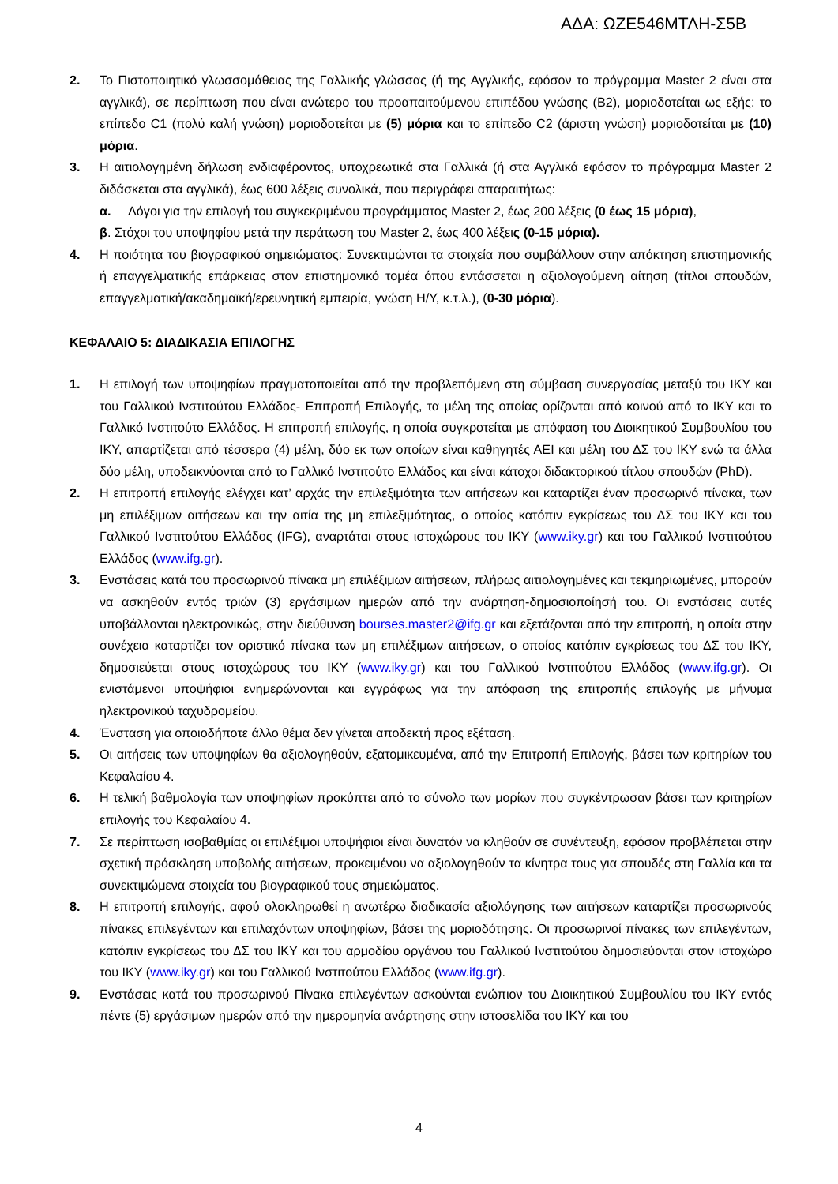ΑΔΑ: ΩΖΕ546ΜΤΛΗ-Σ5Β
2. Το Πιστοποιητικό γλωσσομάθειας της Γαλλικής γλώσσας (ή της Αγγλικής, εφόσον το πρόγραμμα Master 2 είναι στα αγγλικά), σε περίπτωση που είναι ανώτερο του προαπαιτούμενου επιπέδου γνώσης (Β2), μοριοδοτείται ως εξής: το επίπεδο C1 (πολύ καλή γνώση) μοριοδοτείται με (5) μόρια και το επίπεδο C2 (άριστη γνώση) μοριοδοτείται με (10) μόρια.
3. Η αιτιολογημένη δήλωση ενδιαφέροντος, υποχρεωτικά στα Γαλλικά (ή στα Αγγλικά εφόσον το πρόγραμμα Master 2 διδάσκεται στα αγγλικά), έως 600 λέξεις συνολικά, που περιγράφει απαραιτήτως:
α. Λόγοι για την επιλογή του συγκεκριμένου προγράμματος Master 2, έως 200 λέξεις (0 έως 15 μόρια),
β. Στόχοι του υποψηφίου μετά την περάτωση του Master 2, έως 400 λέξεις (0-15 μόρια).
4. Η ποιότητα του βιογραφικού σημειώματος: Συνεκτιμώνται τα στοιχεία που συμβάλλουν στην απόκτηση επιστημονικής ή επαγγελματικής επάρκειας στον επιστημονικό τομέα όπου εντάσσεται η αξιολογούμενη αίτηση (τίτλοι σπουδών, επαγγελματική/ακαδημαϊκή/ερευνητική εμπειρία, γνώση Η/Υ, κ.τ.λ.), (0-30 μόρια).
ΚΕΦΑΛΑΙΟ 5: ΔΙΑΔΙΚΑΣΙΑ ΕΠΙΛΟΓΗΣ
1. Η επιλογή των υποψηφίων πραγματοποιείται από την προβλεπόμενη στη σύμβαση συνεργασίας μεταξύ του ΙΚΥ και του Γαλλικού Ινστιτούτου Ελλάδος- Επιτροπή Επιλογής, τα μέλη της οποίας ορίζονται από κοινού από το ΙΚΥ και το Γαλλικό Ινστιτούτο Ελλάδος. Η επιτροπή επιλογής, η οποία συγκροτείται με απόφαση του Διοικητικού Συμβουλίου του ΙΚΥ, απαρτίζεται από τέσσερα (4) μέλη, δύο εκ των οποίων είναι καθηγητές ΑΕΙ και μέλη του ΔΣ του ΙΚΥ ενώ τα άλλα δύο μέλη, υποδεικνύονται από το Γαλλικό Ινστιτούτο Ελλάδος και είναι κάτοχοι διδακτορικού τίτλου σπουδών (PhD).
2. Η επιτροπή επιλογής ελέγχει κατ’ αρχάς την επιλεξιμότητα των αιτήσεων και καταρτίζει έναν προσωρινό πίνακα, των μη επιλέξιμων αιτήσεων και την αιτία της μη επιλεξιμότητας, ο οποίος κατόπιν εγκρίσεως του ΔΣ του ΙΚΥ και του Γαλλικού Ινστιτούτου Ελλάδος (IFG), αναρτάται στους ιστοχώρους του ΙΚΥ (www.iky.gr) και του Γαλλικού Ινστιτούτου Ελλάδος (www.ifg.gr).
3. Ενστάσεις κατά του προσωρινού πίνακα μη επιλέξιμων αιτήσεων, πλήρως αιτιολογημένες και τεκμηριωμένες, μπορούν να ασκηθούν εντός τριών (3) εργάσιμων ημερών από την ανάρτηση-δημοσιοποίησή του. Οι ενστάσεις αυτές υποβάλλονται ηλεκτρονικώς, στην διεύθυνση bourses.master2@ifg.gr και εξετάζονται από την επιτροπή, η οποία στην συνέχεια καταρτίζει τον οριστικό πίνακα των μη επιλέξιμων αιτήσεων, ο οποίος κατόπιν εγκρίσεως του ΔΣ του ΙΚΥ, δημοσιεύεται στους ιστοχώρους του ΙΚΥ (www.iky.gr) και του Γαλλικού Ινστιτούτου Ελλάδος (www.ifg.gr). Οι ενιστάμενοι υποψήφιοι ενημερώνονται και εγγράφως για την απόφαση της επιτροπής επιλογής με μήνυμα ηλεκτρονικού ταχυδρομείου.
4. Ένσταση για οποιοδήποτε άλλο θέμα δεν γίνεται αποδεκτή προς εξέταση.
5. Οι αιτήσεις των υποψηφίων θα αξιολογηθούν, εξατομικευμένα, από την Επιτροπή Επιλογής, βάσει των κριτηρίων του Κεφαλαίου 4.
6. Η τελική βαθμολογία των υποψηφίων προκύπτει από το σύνολο των μορίων που συγκέντρωσαν βάσει των κριτηρίων επιλογής του Κεφαλαίου 4.
7. Σε περίπτωση ισοβαθμίας οι επιλέξιμοι υποψήφιοι είναι δυνατόν να κληθούν σε συνέντευξη, εφόσον προβλέπεται στην σχετική πρόσκληση υποβολής αιτήσεων, προκειμένου να αξιολογηθούν τα κίνητρα τους για σπουδές στη Γαλλία και τα συνεκτιμώμενα στοιχεία του βιογραφικού τους σημειώματος.
8. Η επιτροπή επιλογής, αφού ολοκληρωθεί η ανωτέρω διαδικασία αξιολόγησης των αιτήσεων καταρτίζει προσωρινούς πίνακες επιλεγέντων και επιλαχόντων υποψηφίων, βάσει της μοριοδότησης. Οι προσωρινοί πίνακες των επιλεγέντων, κατόπιν εγκρίσεως του ΔΣ του ΙΚΥ και του αρμοδίου οργάνου του Γαλλικού Ινστιτούτου δημοσιεύονται στον ιστοχώρο του ΙΚΥ (www.iky.gr) και του Γαλλικού Ινστιτούτου Ελλάδος (www.ifg.gr).
9. Ενστάσεις κατά του προσωρινού Πίνακα επιλεγέντων ασκούνται ενώπιον του Διοικητικού Συμβουλίου του ΙΚΥ εντός πέντε (5) εργάσιμων ημερών από την ημερομηνία ανάρτησης στην ιστοσελίδα του ΙΚΥ και του
4